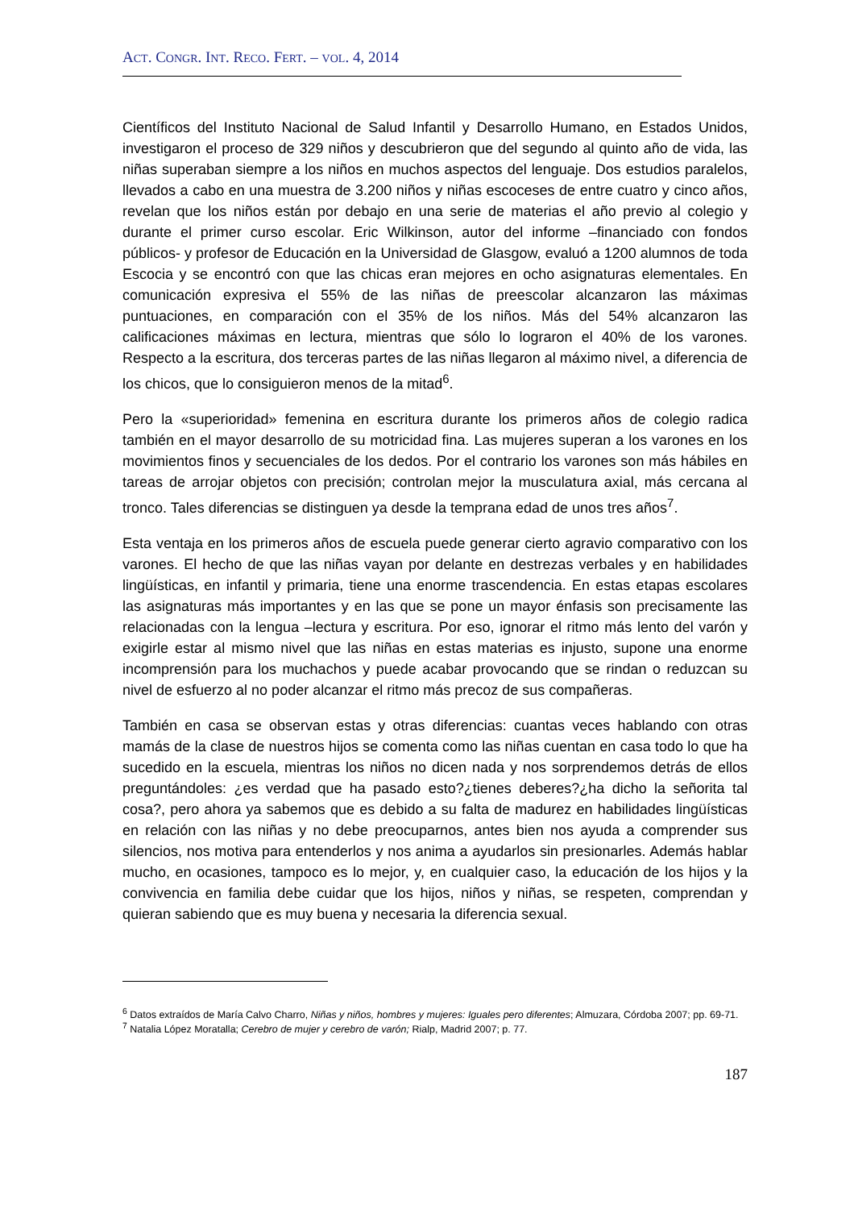ACT. CONGR. INT. RECO. FERT. – VOL. 4, 2014
Científicos del Instituto Nacional de Salud Infantil y Desarrollo Humano, en Estados Unidos, investigaron el proceso de 329 niños y descubrieron que del segundo al quinto año de vida, las niñas superaban siempre a los niños en muchos aspectos del lenguaje. Dos estudios paralelos, llevados a cabo en una muestra de 3.200 niños y niñas escoceses de entre cuatro y cinco años, revelan que los niños están por debajo en una serie de materias el año previo al colegio y durante el primer curso escolar. Eric Wilkinson, autor del informe –financiado con fondos públicos- y profesor de Educación en la Universidad de Glasgow, evaluó a 1200 alumnos de toda Escocia y se encontró con que las chicas eran mejores en ocho asignaturas elementales. En comunicación expresiva el 55% de las niñas de preescolar alcanzaron las máximas puntuaciones, en comparación con el 35% de los niños. Más del 54% alcanzaron las calificaciones máximas en lectura, mientras que sólo lo lograron el 40% de los varones. Respecto a la escritura, dos terceras partes de las niñas llegaron al máximo nivel, a diferencia de los chicos, que lo consiguieron menos de la mitad<sup>6</sup>.
Pero la «superioridad» femenina en escritura durante los primeros años de colegio radica también en el mayor desarrollo de su motricidad fina. Las mujeres superan a los varones en los movimientos finos y secuenciales de los dedos. Por el contrario los varones son más hábiles en tareas de arrojar objetos con precisión; controlan mejor la musculatura axial, más cercana al tronco. Tales diferencias se distinguen ya desde la temprana edad de unos tres años<sup>7</sup>.
Esta ventaja en los primeros años de escuela puede generar cierto agravio comparativo con los varones. El hecho de que las niñas vayan por delante en destrezas verbales y en habilidades lingüísticas, en infantil y primaria, tiene una enorme trascendencia. En estas etapas escolares las asignaturas más importantes y en las que se pone un mayor énfasis son precisamente las relacionadas con la lengua –lectura y escritura. Por eso, ignorar el ritmo más lento del varón y exigirle estar al mismo nivel que las niñas en estas materias es injusto, supone una enorme incomprensión para los muchachos y puede acabar provocando que se rindan o reduzcan su nivel de esfuerzo al no poder alcanzar el ritmo más precoz de sus compañeras.
También en casa se observan estas y otras diferencias: cuantas veces hablando con otras mamás de la clase de nuestros hijos se comenta como las niñas cuentan en casa todo lo que ha sucedido en la escuela, mientras los niños no dicen nada y nos sorprendemos detrás de ellos preguntándoles: ¿es verdad que ha pasado esto?¿tienes deberes?¿ha dicho la señorita tal cosa?, pero ahora ya sabemos que es debido a su falta de madurez en habilidades lingüísticas en relación con las niñas y no debe preocuparnos, antes bien nos ayuda a comprender sus silencios, nos motiva para entenderlos y nos anima a ayudarlos sin presionarles. Además hablar mucho, en ocasiones, tampoco es lo mejor, y, en cualquier caso, la educación de los hijos y la convivencia en familia debe cuidar que los hijos, niños y niñas, se respeten, comprendan y quieran sabiendo que es muy buena y necesaria la diferencia sexual.
<sup>6</sup> Datos extraídos de María Calvo Charro, Niñas y niños, hombres y mujeres: Iguales pero diferentes; Almuzara, Córdoba 2007; pp. 69-71.
<sup>7</sup> Natalia López Moratalla; Cerebro de mujer y cerebro de varón; Rialp, Madrid 2007; p. 77.
187